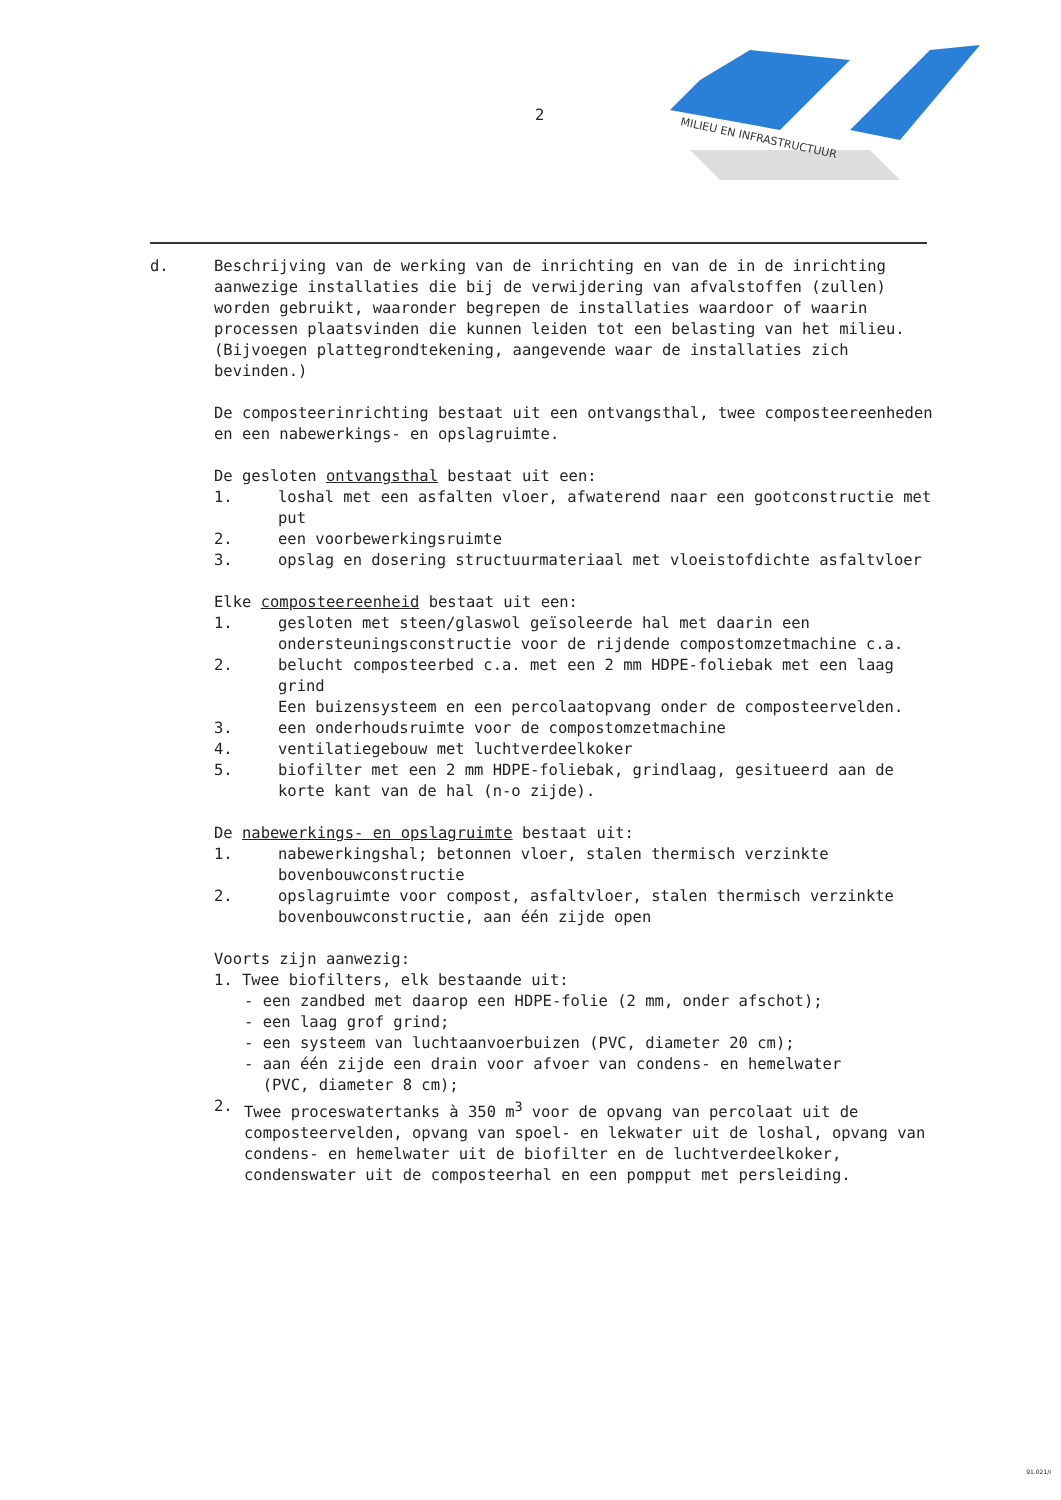2
MILIEU EN INFRASTRUCTUUR
d. Beschrijving van de werking van de inrichting en van de in de inrichting aanwezige installaties die bij de verwijdering van afvalstoffen (zullen) worden gebruikt, waaronder begrepen de installaties waardoor of waarin processen plaatsvinden die kunnen leiden tot een belasting van het milieu.
(Bijvoegen plattegrondtekening, aangevende waar de installaties zich bevinden.)
De composteerinrichting bestaat uit een ontvangsthal, twee composteereenheden en een nabewerkings- en opslagruimte.
De gesloten ontvangsthal bestaat uit een:
1. loshal met een asfalten vloer, afwaterend naar een gootconstructie met put
2. een voorbewerkingsruimte
3. opslag en dosering structuurmateriaal met vloeistofdichte asfaltvloer
Elke composteereenheid bestaat uit een:
1. gesloten met steen/glaswol geïsoleerde hal met daarin een ondersteuningsconstructie voor de rijdende compostomzetmachine c.a.
2. belucht composteerbed c.a. met een 2 mm HDPE-foliebak met een laag grind
Een buizensysteem en een percolaatopvang onder de composteervelden.
3. een onderhoudsruimte voor de compostomzetmachine
4. ventilatiegebouw met luchtverdeelkoker
5. biofilter met een 2 mm HDPE-foliebak, grindlaag, gesitueerd aan de korte kant van de hal (n-o zijde).
De nabewerkings- en opslagruimte bestaat uit:
1. nabewerkingshal; betonnen vloer, stalen thermisch verzinkte bovenbouwconstructie
2. opslagruimte voor compost, asfaltvloer, stalen thermisch verzinkte bovenbouwconstructie, aan één zijde open
Voorts zijn aanwezig:
1. Twee biofilters, elk bestaande uit:
- een zandbed met daarop een HDPE-folie (2 mm, onder afschot);
- een laag grof grind;
- een systeem van luchtaanvoerbuizen (PVC, diameter 20 cm);
- aan één zijde een drain voor afvoer van condens- en hemelwater
(PVC, diameter 8 cm);
2. Twee proceswatertanks à 350 m<sup>3</sup> voor de opvang van percolaat uit de composteervelden, opvang van spoel- en lekwater uit de loshal, opvang van condens- en hemelwater uit de biofilter en de luchtverdeelkoker, condenswater uit de composteerhal en een pompput met persleiding.
91.021/I